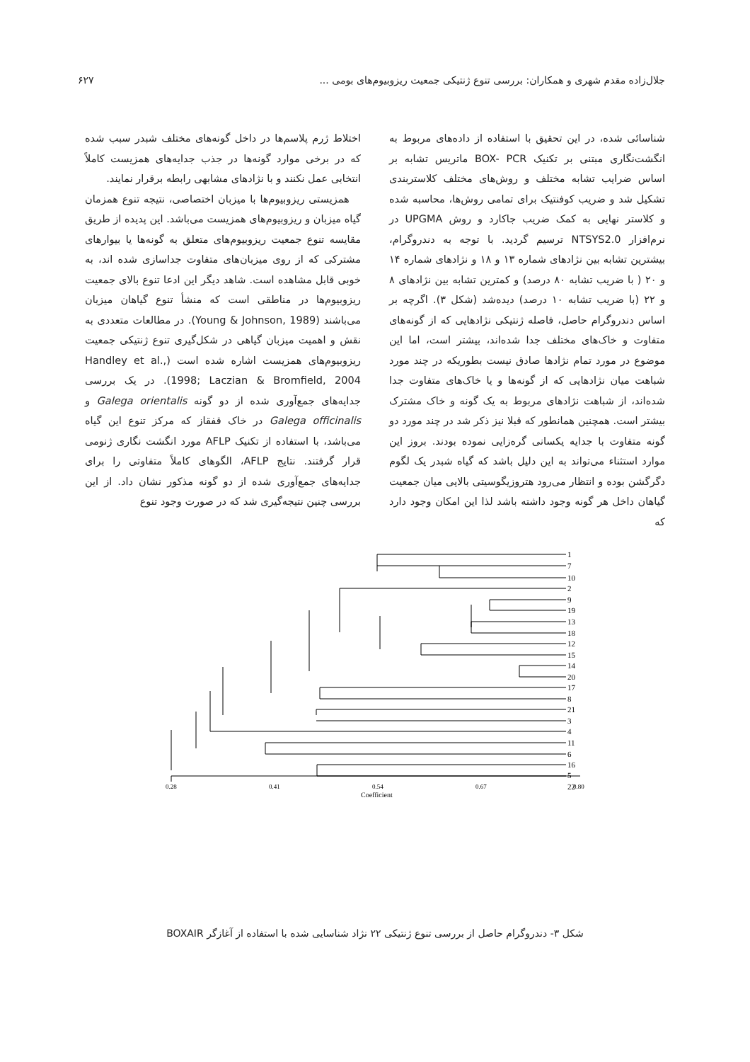جلال‌زاده مقدم شهری و همکاران: بررسی تنوع ژنتیکی جمعیت ریزوبیوم‌های بومی ... ۶۲۷
شناسائی شده، در این تحقیق با استفاده از داده‌های مربوط به انگشت‌نگاری مبتنی بر تکنیک BOX- PCR ماتریس تشابه بر اساس ضرایب تشابه مختلف و روش‌های مختلف کلاستربندی تشکیل شد و ضریب کوفنتیک برای تمامی روش‌ها، محاسبه شده و کلاستر نهایی به کمک ضریب جاکارد و روش UPGMA در نرم‌افزار NTSYS2.0 ترسیم گردید. با توجه به دندروگرام، بیشترین تشابه بین نژادهای شماره ۱۳ و ۱۸ و نژادهای شماره ۱۴ و ۲۰ ( با ضریب تشابه ۸۰ درصد) و کمترین تشابه بین نژادهای ۸ و ۲۲ (با ضریب تشابه ۱۰ درصد) دیده‌شد (شکل ۳). اگرچه بر اساس دندروگرام حاصل، فاصله ژنتیکی نژادهایی که از گونه‌های متفاوت و خاک‌های مختلف جدا شده‌اند، بیشتر است، اما این موضوع در مورد تمام نژادها صادق نیست بطوریکه در چند مورد شباهت میان نژادهایی که از گونه‌ها و یا خاک‌های متفاوت جدا شده‌اند، از شباهت نژادهای مربوط به یک گونه و خاک مشترک بیشتر است. همچنین همانطور که قبلا نیز ذکر شد در چند مورد دو گونه متفاوت با جدایه یکسانی گره‌زایی نموده بودند. بروز این موارد استثناء می‌تواند به این دلیل باشد که گیاه شبدر یک لگوم دگرگشن بوده و انتظار می‌رود هتروزیگوسیتی بالایی میان جمعیت گیاهان داخل هر گونه وجود داشته باشد لذا این امکان وجود دارد که
اختلاط ژرم پلاسم‌ها در داخل گونه‌های مختلف شبدر سبب شده که در برخی موارد گونه‌ها در جذب جدایه‌های همزیست کاملاً انتخابی عمل نکنند و با نژادهای مشابهی رابطه برقرار نمایند.
همزیستی ریزوبیوم‌ها با میزبان اختصاصی، نتیجه تنوع همزمان گیاه میزبان و ریزوبیوم‌های همزیست می‌باشد. این پدیده از طریق مقایسه تنوع جمعیت ریزوبیوم‌های متعلق به گونه‌ها یا بیوارهای مشترکی که از روی میزبان‌های متفاوت جداسازی شده اند، به خوبی قابل مشاهده است. شاهد دیگر این ادعا تنوع بالای جمعیت ریزوبیوم‌ها در مناطقی است که منشأ تنوع گیاهان میزبان می‌باشند (Young & Johnson, 1989). در مطالعات متعددی به نقش و اهمیت میزبان گیاهی در شکل‌گیری تنوع ژنتیکی جمعیت ریزوبیوم‌های همزیست اشاره شده است (Handley et al., 1998; Laczian & Bromfield, 2004). در یک بررسی جدایه‌های جمع‌آوری شده از دو گونه Galega orientalis و Galega officinalis در خاک قفقاز که مرکز تنوع این گیاه می‌باشد، با استفاده از تکنیک AFLP مورد انگشت نگاری ژنومی قرار گرفتند. نتایج AFLP، الگوهای کاملاً متفاوتی را برای جدایه‌های جمع‌آوری شده از دو گونه مذکور نشان داد. از این بررسی چنین نتیجه‌گیری شد که در صورت وجود تنوع
1
7
10
2
9
19
13
18
12
15
14
20
17
8
21
3
4
11
6
16
5
22
0.28
0.41
0.54
0.67
0.80
Coefficient
شکل ۳- دندروگرام حاصل از بررسی تنوع ژنتیکی ۲۲ نژاد شناسایی شده با استفاده از آغازگر BOXAIR